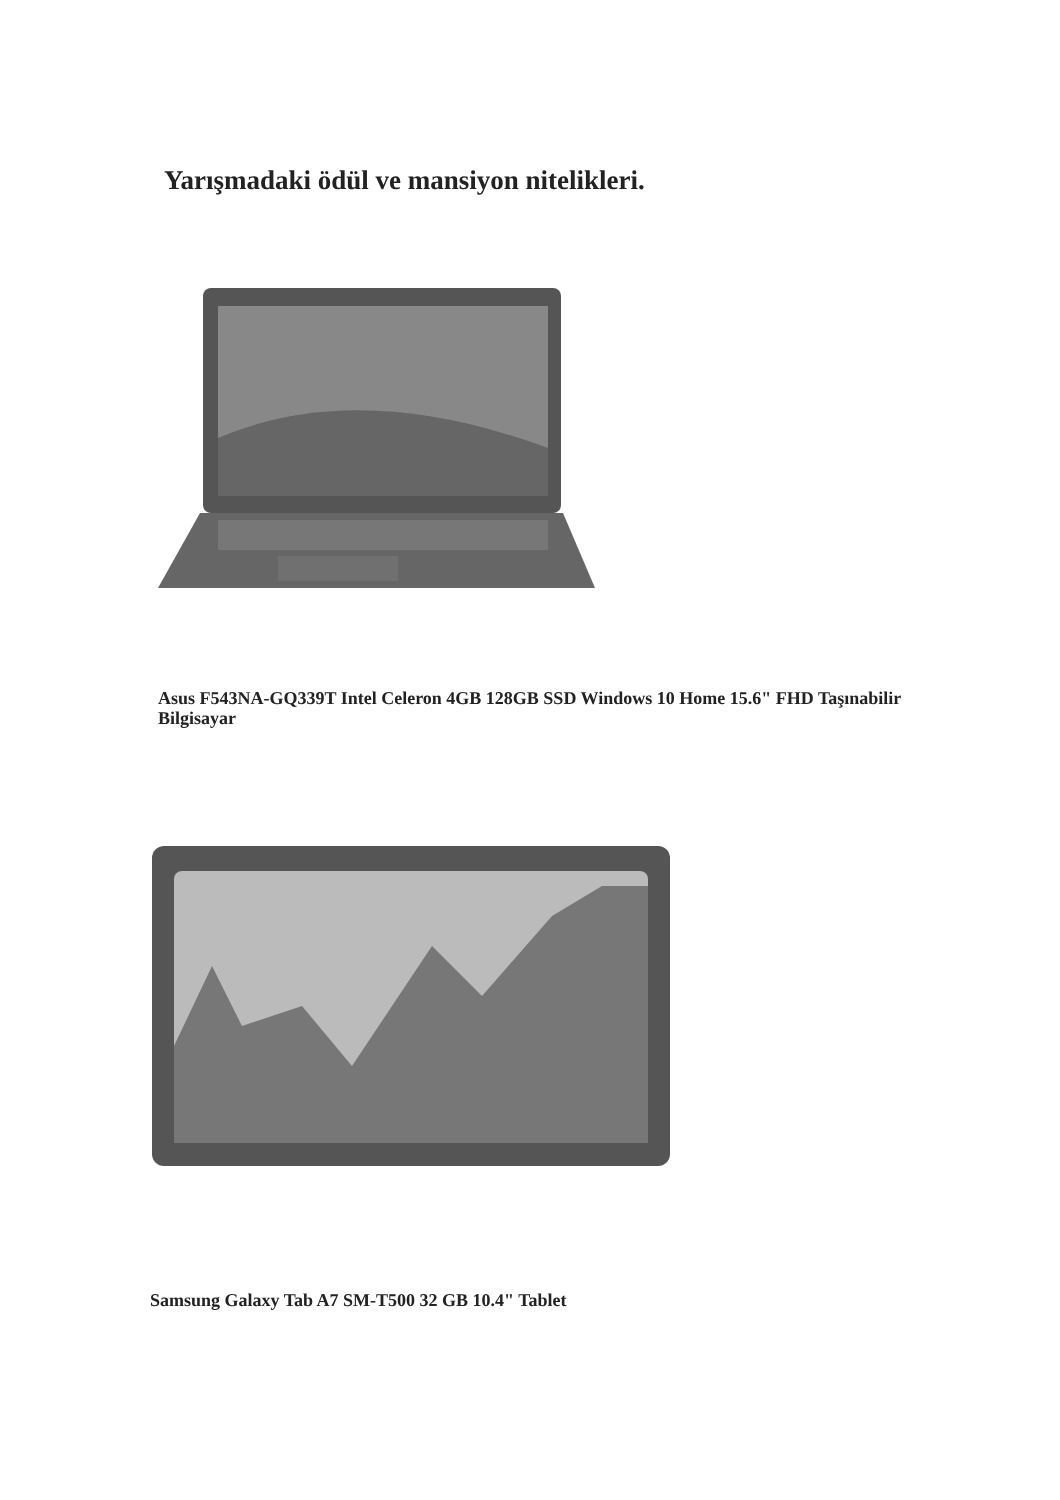Yarışmadaki ödül ve mansiyon nitelikleri.
Asus F543NA-GQ339T Intel Celeron 4GB 128GB SSD Windows 10 Home 15.6" FHD Taşınabilir Bilgisayar
Samsung Galaxy Tab A7 SM-T500 32 GB 10.4" Tablet